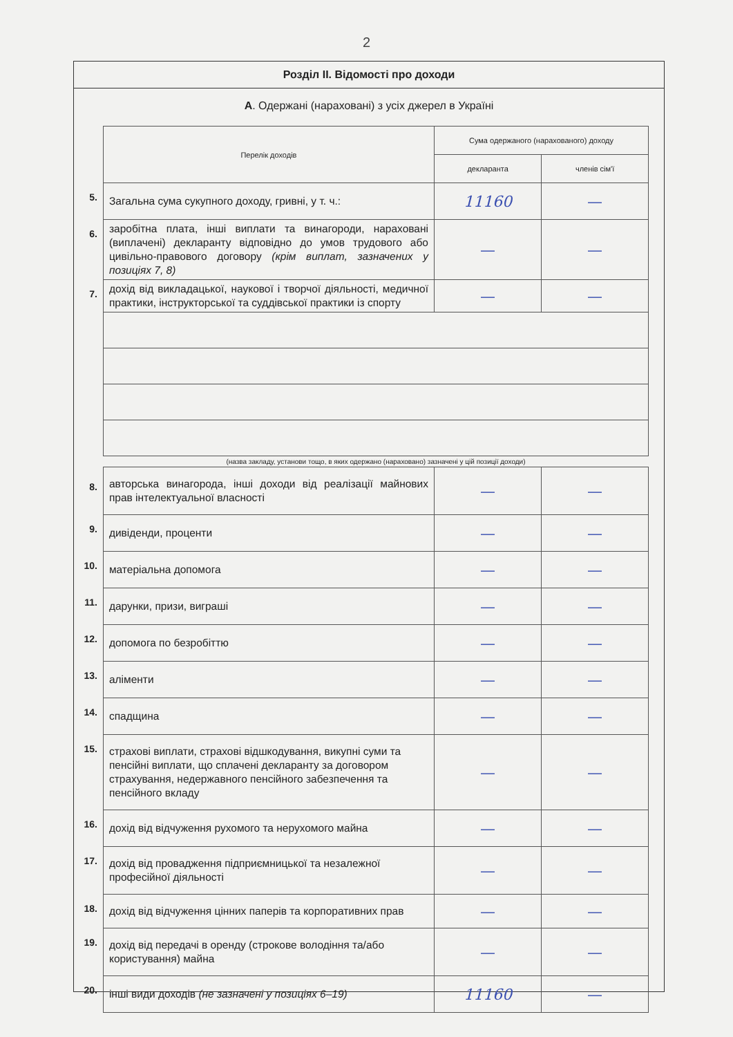2
Розділ ІІ. Відомості про доходи
А. Одержані (нараховані) з усіх джерел в Україні
| | Перелік доходів | Сума одержаного (нарахованого) доходу | |
| | | декларанта | членів сім'ї |
| 5. | Загальна сума сукупного доходу, гривні, у т. ч.: | 11160 | — |
| 6. | заробітна плата, інші виплати та винагороди, нараховані (виплачені) декларанту відповідно до умов трудового або цивільно-правового договору (крім виплат, зазначених у позиціях 7, 8) | — | — |
| 7. | дохід від викладацької, наукової і творчої діяльності, медичної практики, інструкторської та суддівської практики із спорту | — | — |
| | (назва закладу, установи тощо, в яких одержано (нараховано) зазначені у цій позиції доходи) | | |
| 8. | авторська винагорода, інші доходи від реалізації майнових прав інтелектуальної власності | — | — |
| 9. | дивіденди, проценти | — | — |
| 10. | матеріальна допомога | — | — |
| 11. | дарунки, призи, виграші | — | — |
| 12. | допомога по безробіттю | — | — |
| 13. | аліменти | — | — |
| 14. | спадщина | — | — |
| 15. | страхові виплати, страхові відшкодування, викупні суми та пенсійні виплати, що сплачені декларанту за договором страхування, недержавного пенсійного забезпечення та пенсійного вкладу | — | — |
| 16. | дохід від відчуження рухомого та нерухомого майна | — | — |
| 17. | дохід від провадження підприємницької та незалежної професійної діяльності | — | — |
| 18. | дохід від відчуження цінних паперів та корпоративних прав | — | — |
| 19. | дохід від передачі в оренду (строкове володіння та/або користування) майна | — | — |
| 20. | інші види доходів (не зазначені у позиціях 6–19) | 11160 | — |